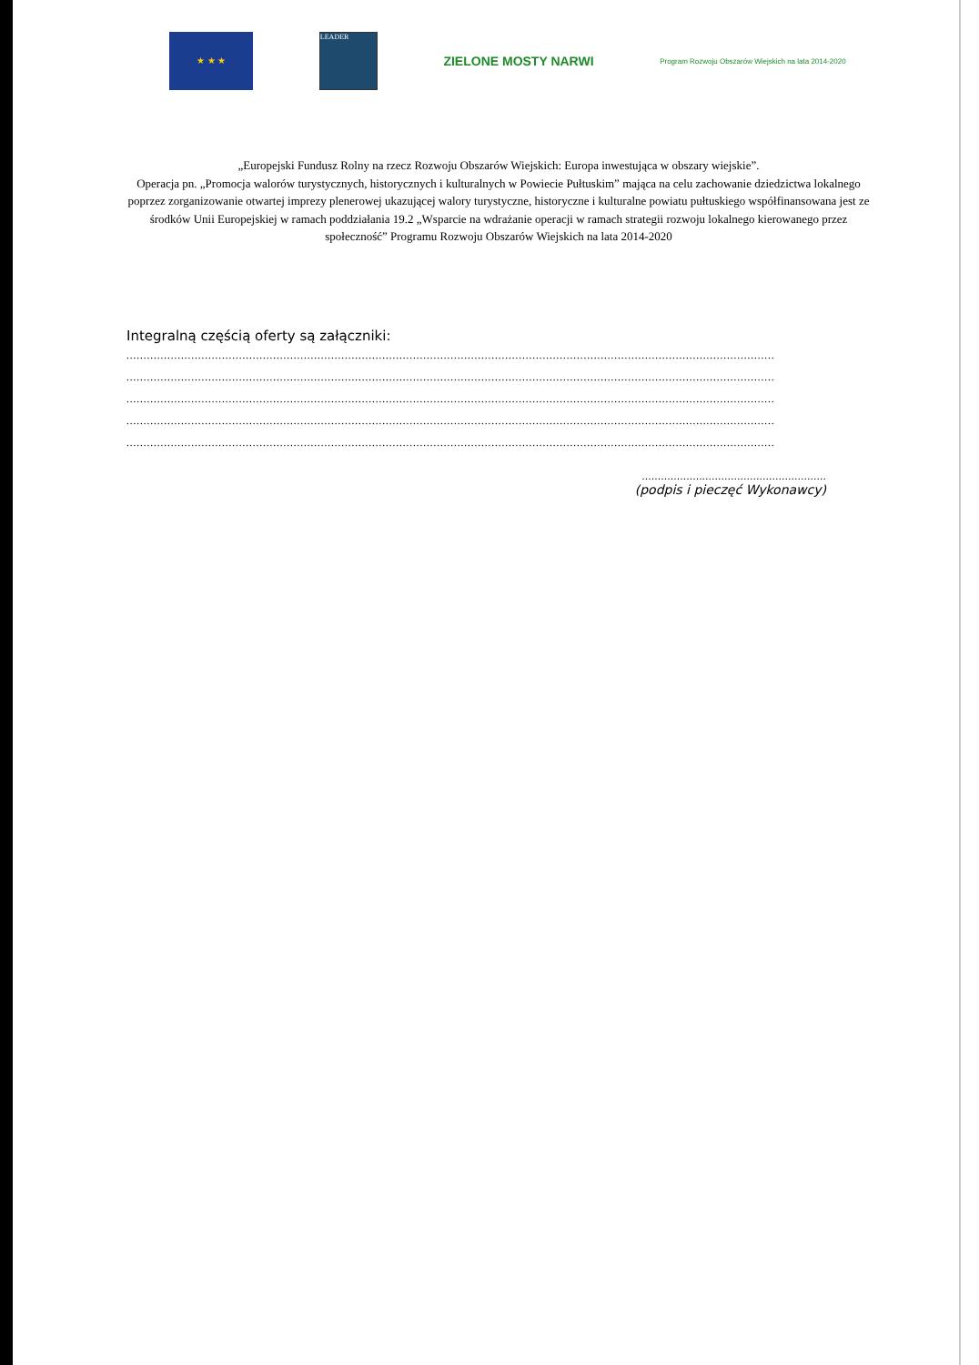★ ★ ★
LEADER
ZIELONE MOSTY NARWI
Program Rozwoju Obszarów Wiejskich na lata 2014-2020
„Europejski Fundusz Rolny na rzecz Rozwoju Obszarów Wiejskich: Europa inwestująca w obszary wiejskie”.
Operacja pn. „Promocja walorów turystycznych, historycznych i kulturalnych w Powiecie Pułtuskim” mająca na celu zachowanie dziedzictwa lokalnego poprzez zorganizowanie otwartej imprezy plenerowej ukazującej walory turystyczne, historyczne i kulturalne powiatu pułtuskiego współfinansowana jest ze środków Unii Europejskiej w ramach poddziałania 19.2 „Wsparcie na wdrażanie operacji w ramach strategii rozwoju lokalnego kierowanego przez społeczność” Programu Rozwoju Obszarów Wiejskich na lata 2014-2020
Integralną częścią oferty są załączniki:
..............................................................................................................................................................................................
..............................................................................................................................................................................................
..............................................................................................................................................................................................
..............................................................................................................................................................................................
..............................................................................................................................................................................................
..........................................................
(podpis i pieczęć Wykonawcy)